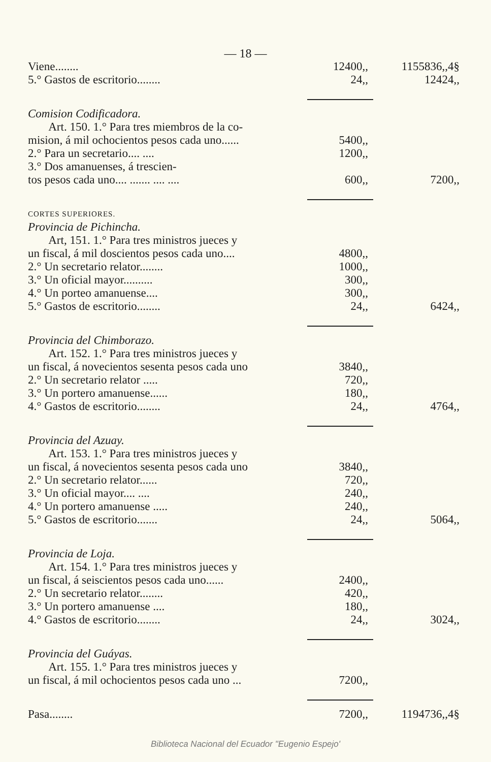— 18 —
| Viene........ | 12400,, | 1155836,,4§ |
| 5.° Gastos de escritorio........ | 24,, | 12424,, |
| Comision Codificadora. | | |
| Art. 150. 1.° Para tres miembros de la co- | | |
| mision, á mil ochocientos pesos cada uno...... | 5400,, | |
| 2.° Para un secretario.... .... | 1200,, | |
| 3.° Dos amanuenses, á trescien- | | |
| tos pesos cada uno.... ....... .... .... | 600,, | 7200,, |
| CORTES SUPERIORES. | | |
| Provincia de Pichincha. | | |
| Art, 151. 1.° Para tres ministros jueces y | | |
| un fiscal, á mil doscientos pesos cada uno.... | 4800,, | |
| 2.° Un secretario relator........ | 1000,, | |
| 3.° Un oficial mayor.......... | 300,, | |
| 4.° Un porteo amanuense.... | 300,, | |
| 5.° Gastos de escritorio........ | 24,, | 6424,, |
| Provincia del Chimborazo. | | |
| Art. 152. 1.° Para tres ministros jueces y | | |
| un fiscal, á novecientos sesenta pesos cada uno | 3840,, | |
| 2.° Un secretario relator ..... | 720,, | |
| 3.° Un portero amanuense...... | 180,, | |
| 4.° Gastos de escritorio........ | 24,, | 4764,, |
| Provincia del Azuay. | | |
| Art. 153. 1.° Para tres ministros jueces y | | |
| un fiscal, á novecientos sesenta pesos cada uno | 3840,, | |
| 2.° Un secretario relator...... | 720,, | |
| 3.° Un oficial mayor.... .... | 240,, | |
| 4.° Un portero amanuense ..... | 240,, | |
| 5.° Gastos de escritorio....... | 24,, | 5064,, |
| Provincia de Loja. | | |
| Art. 154. 1.° Para tres ministros jueces y | | |
| un fiscal, á seiscientos pesos cada uno...... | 2400,, | |
| 2.° Un secretario relator........ | 420,, | |
| 3.° Un portero amanuense .... | 180,, | |
| 4.° Gastos de escritorio........ | 24,, | 3024,, |
| Provincia del Guáyas. | | |
| Art. 155. 1.° Para tres ministros jueces y | | |
| un fiscal, á mil ochocientos pesos cada uno ... | 7200,, | |
| Pasa........ | 7200,, | 1194736,,4§ |
Biblioteca Nacional del Ecuador "Eugenio Espejo'